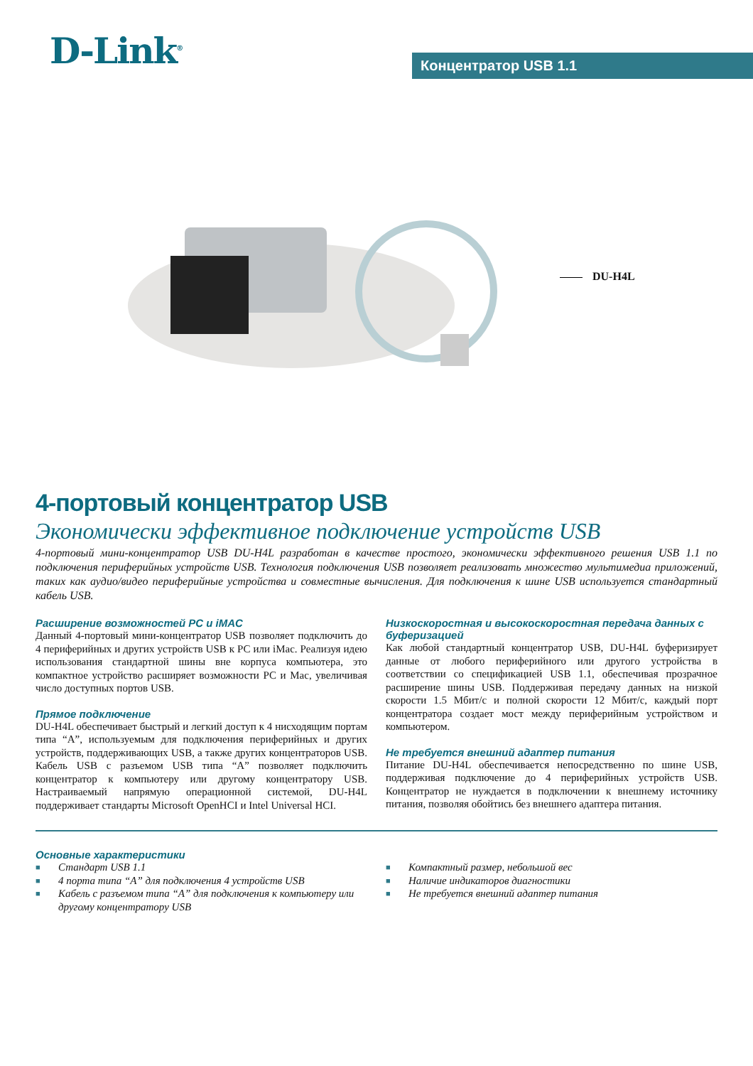D-Link<sup>®</sup> Концентратор USB 1.1
DU-H4L
4-портовый концентратор USB
Экономически эффективное подключение устройств USB
4-портовый мини-концентратор USB DU-H4L разработан в качестве простого, экономически эффективного решения USB 1.1 по подключения периферийных устройств USB. Технология подключения USB позволяет реализовать множество мультимедиа приложений, таких как аудио/видео периферийные устройства и совместные вычисления. Для подключения к шине USB используется стандартный кабель USB.
Расширение возможностей PC и iMAC
Данный 4-портовый мини-концентратор USB позволяет подключить до 4 периферийных и других устройств USB к PC или iMac. Реализуя идею использования стандартной шины вне корпуса компьютера, это компактное устройство расширяет возможности PC и Mac, увеличивая число доступных портов USB.
Прямое подключение
DU-H4L обеспечивает быстрый и легкий доступ к 4 нисходящим портам типа “A”, используемым для подключения периферийных и других устройств, поддерживающих USB, а также других концентраторов USB. Кабель USB с разъемом USB типа “A” позволяет подключить концентратор к компьютеру или другому концентратору USB. Настраиваемый напрямую операционной системой, DU-H4L поддерживает стандарты Microsoft OpenHCI и Intel Universal HCI.
Низкоскоростная и высокоскоростная передача данных с буферизацией
Как любой стандартный концентратор USB, DU-H4L буферизирует данные от любого периферийного или другого устройства в соответствии со спецификацией USB 1.1, обеспечивая прозрачное расширение шины USB. Поддерживая передачу данных на низкой скорости 1.5 Мбит/с и полной скорости 12 Мбит/с, каждый порт концентратора создает мост между периферийным устройством и компьютером.
Не требуется внешний адаптер питания
Питание DU-H4L обеспечивается непосредственно по шине USB, поддерживая подключение до 4 периферийных устройств USB. Концентратор не нуждается в подключении к внешнему источнику питания, позволяя обойтись без внешнего адаптера питания.
Основные характеристики
■ Стандарт USB 1.1
■ 4 порта типа “A” для подключения 4 устройств USB
■ Кабель с разъемом типа “A” для подключения к компьютеру или другому концентратору USB
■ Компактный размер, небольшой вес
■ Наличие индикаторов диагностики
■ Не требуется внешний адаптер питания